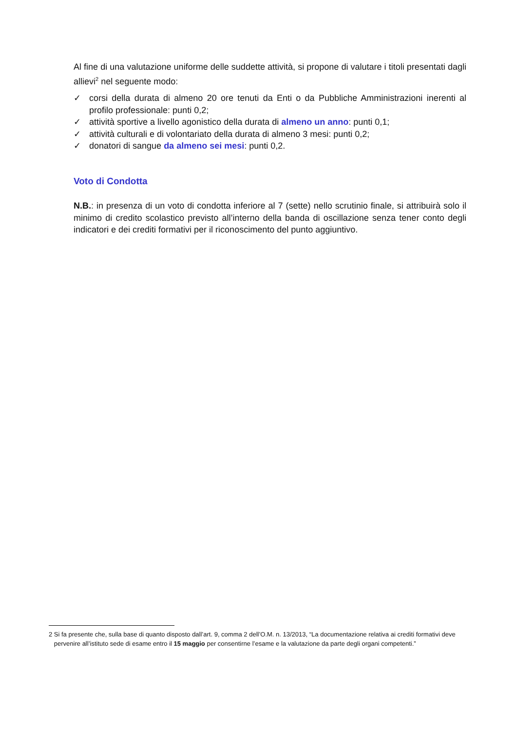Al fine di una valutazione uniforme delle suddette attività, si propone di valutare i titoli presentati dagli allievi<sup>2</sup> nel seguente modo:
✓ corsi della durata di almeno 20 ore tenuti da Enti o da Pubbliche Amministrazioni inerenti al profilo professionale: punti 0,2;
✓ attività sportive a livello agonistico della durata di almeno un anno: punti 0,1;
✓ attività culturali e di volontariato della durata di almeno 3 mesi: punti 0,2;
✓ donatori di sangue da almeno sei mesi: punti 0,2.
Voto di Condotta
N.B.: in presenza di un voto di condotta inferiore al 7 (sette) nello scrutinio finale, si attribuirà solo il minimo di credito scolastico previsto all’interno della banda di oscillazione senza tener conto degli indicatori e dei crediti formativi per il riconoscimento del punto aggiuntivo.
2 Si fa presente che, sulla base di quanto disposto dall’art. 9, comma 2 dell’O.M. n. 13/2013, “La documentazione relativa ai crediti formativi deve
pervenire all’istituto sede di esame entro il 15 maggio per consentirne l’esame e la valutazione da parte degli organi competenti.”